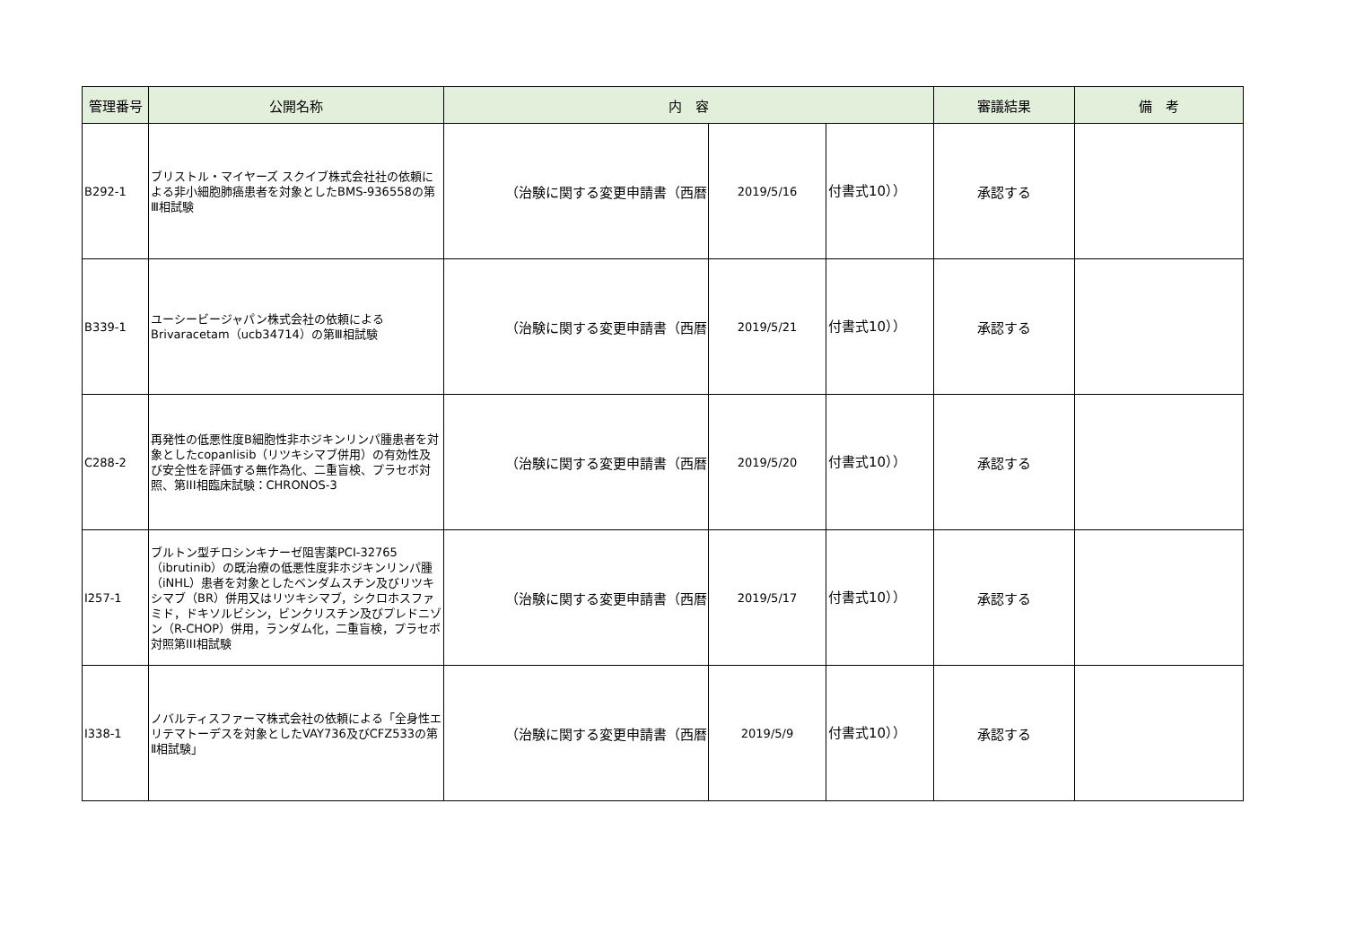| 管理番号 | 公開名称 | 内 容 | | | 審議結果 | 備 考 |
| --- | --- | --- | --- | --- | --- | --- |
| B292-1 | ブリストル・マイヤーズ スクイブ株式会社社の依頼による非小細胞肺癌患者を対象としたBMS-936558の第Ⅲ相試験 | （治験に関する変更申請書（西暦 | 2019/5/16 | 付書式10）） | 承認する | |
| B339-1 | ユーシービージャパン株式会社の依頼による Brivaracetam（ucb34714）の第Ⅲ相試験 | （治験に関する変更申請書（西暦 | 2019/5/21 | 付書式10）） | 承認する | |
| C288-2 | 再発性の低悪性度B細胞性非ホジキンリンパ腫患者を対象としたcopanlisib（リツキシマブ併用）の有効性及び安全性を評価する無作為化、二重盲検、プラセボ対照、第III相臨床試験：CHRONOS-3 | （治験に関する変更申請書（西暦 | 2019/5/20 | 付書式10）） | 承認する | |
| I257-1 | ブルトン型チロシンキナーゼ阻害薬PCI-32765（ibrutinib）の既治療の低悪性度非ホジキンリンパ腫（iNHL）患者を対象としたベンダムスチン及びリツキシマブ（BR）併用又はリツキシマブ，シクロホスファミド，ドキソルビシン，ビンクリスチン及びプレドニゾン（R-CHOP）併用，ランダム化，二重盲検，プラセボ対照第III相試験 | （治験に関する変更申請書（西暦 | 2019/5/17 | 付書式10）） | 承認する | |
| I338-1 | ノバルティスファーマ株式会社の依頼による「全身性エリテマトーデスを対象としたVAY736及びCFZ533の第Ⅱ相試験」 | （治験に関する変更申請書（西暦 | 2019/5/9 | 付書式10）） | 承認する | |